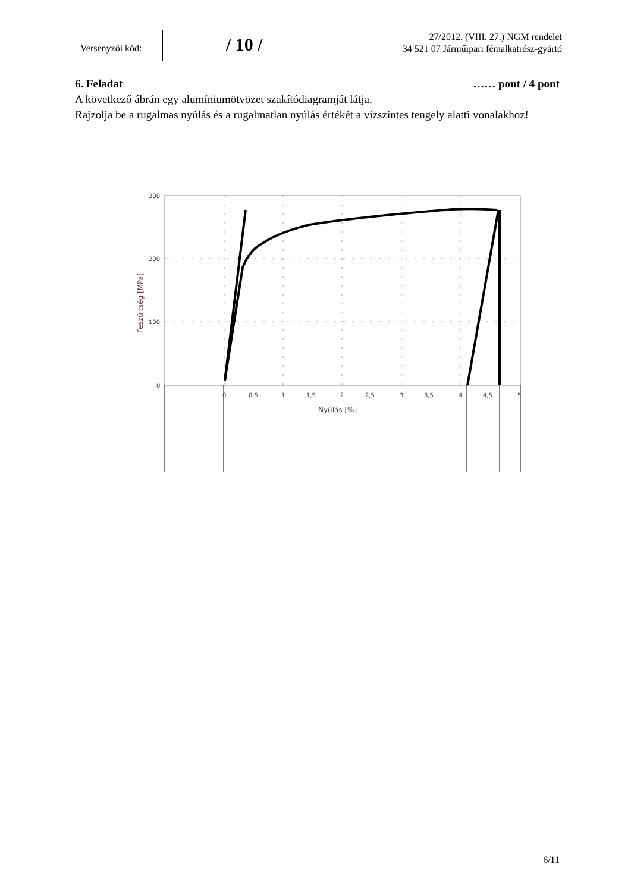Versenyzői kód: / 10 /
27/2012. (VIII. 27.) NGM rendelet
34 521 07 Járműipari fémalkatrész-gyártó
6. Feladat …… pont / 4 pont
A következő ábrán egy alumíniumötvözet szakítódiagramját látja.
Rajzolja be a rugalmas nyúlás és a rugalmatlan nyúlás értékét a vízszintes tengely alatti vonalakhoz!
300
200
100
0
0
0,5
1
1,5
2
2,5
3
3,5
4
4,5
5
Nyúlás [%]
Feszültség [MPa]
6/11